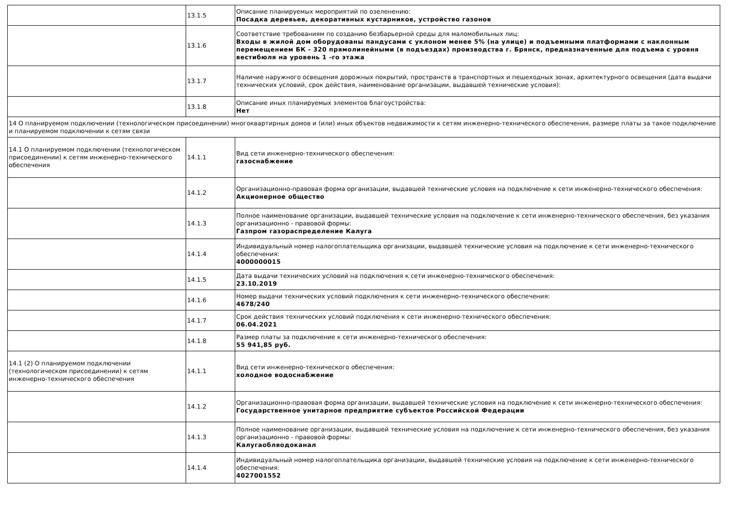| | 13.1.5 | Описание планируемых мероприятий по озеленению: Посадка деревьев, декоративных кустарников, устройство газонов |
| | 13.1.6 | Соответствие требованиям по созданию безбарьерной среды для маломобильных лиц: Входы в жилой дом оборудованы пандусами с уклоном менее 5% (на улице) и подъемными платформами с наклонным перемещением БК - 320 прямолинейными (в подъездах) производства г. Брянск, предназначенные для подъема с уровня вестибюля на уровень 1 -го этажа |
| | 13.1.7 | Наличие наружного освещения дорожных покрытий, пространств в транспортных и пешеходных зонах, архитектурного освещения (дата выдачи технических условий, срок действия, наименование организации, выдавшей технические условия): |
| | 13.1.8 | Описание иных планируемых элементов благоустройства: Нет |
| 14 О планируемом подключении (технологическом присоединении) многоквартирных домов и (или) иных объектов недвижимости к сетям инженерно-технического обеспечения, размере платы за такое подключение и планируемом подключении к сетям связи | | |
| 14.1 О планируемом подключении (технологическом присоединении) к сетям инженерно-технического обеспечения | 14.1.1 | Вид сети инженерно-технического обеспечения: газоснабжение |
| | 14.1.2 | Организационно-правовая форма организации, выдавшей технические условия на подключение к сети инженерно-технического обеспечения: Акционерное общество |
| | 14.1.3 | Полное наименование организации, выдавшей технические условия на подключение к сети инженерно-технического обеспечения, без указания организационно - правовой формы: Газпром газораспределение Калуга |
| | 14.1.4 | Индивидуальный номер налогоплательщика организации, выдавшей технические условия на подключение к сети инженерно-технического обеспечения: 4000000015 |
| | 14.1.5 | Дата выдачи технических условий на подключения к сети инженерно-технического обеспечения: 23.10.2019 |
| | 14.1.6 | Номер выдачи технических условий подключения к сети инженерно-технического обеспечения: 4678/240 |
| | 14.1.7 | Срок действия технических условий подключения к сети инженерно-технического обеспечения: 06.04.2021 |
| | 14.1.8 | Размер платы за подключение к сети инженерно-технического обеспечения: 55 941,85 руб. |
| 14.1 (2) О планируемом подключении (технологическом присоединении) к сетям инженерно-технического обеспечения | 14.1.1 | Вид сети инженерно-технического обеспечения: холодное водоснабжение |
| | 14.1.2 | Организационно-правовая форма организации, выдавшей технические условия на подключение к сети инженерно-технического обеспечения: Государственное унитарное предприятие субъектов Российской Федерации |
| | 14.1.3 | Полное наименование организации, выдавшей технические условия на подключение к сети инженерно-технического обеспечения, без указания организационно - правовой формы: Калугаоблводоканал |
| | 14.1.4 | Индивидуальный номер налогоплательщика организации, выдавшей технические условия на подключение к сети инженерно-технического обеспечения: 4027001552 |